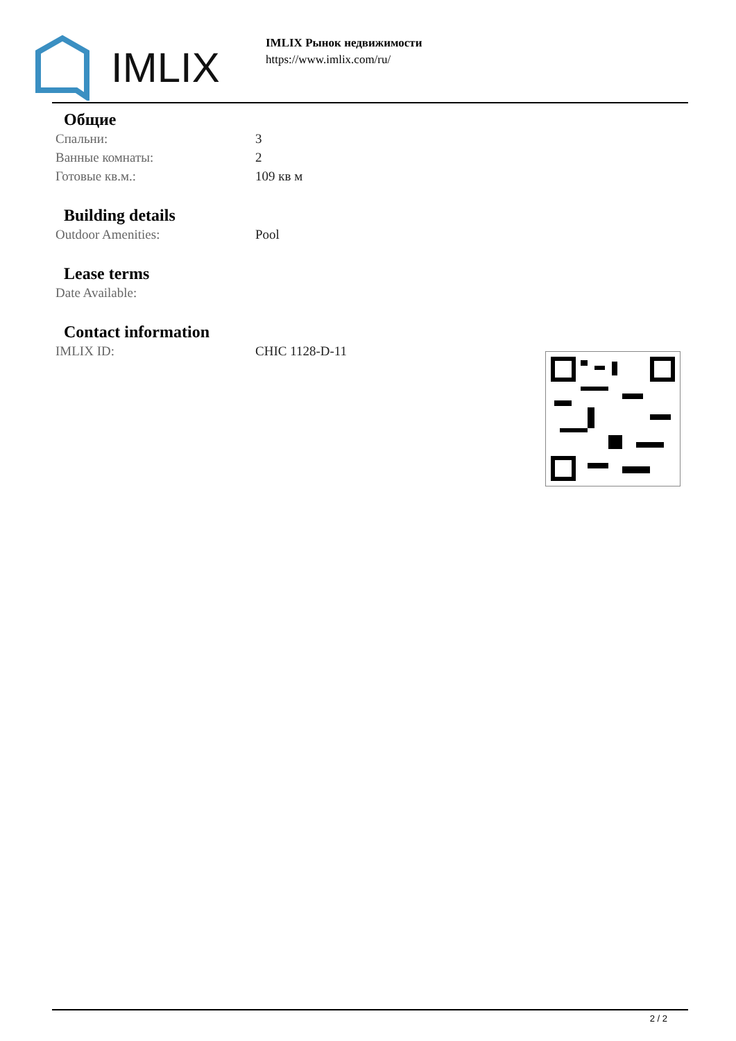IMLIX
IMLIX Рынок недвижимости
https://www.imlix.com/ru/
Общие
| Спальни: | 3 |
| Ванные комнаты: | 2 |
| Готовые кв.м.: | 109 кв м |
Building details
| Outdoor Amenities: | Pool |
Lease terms
| Date Available: | |
Contact information
| IMLIX ID: | CHIC 1128-D-11 |
2 / 2